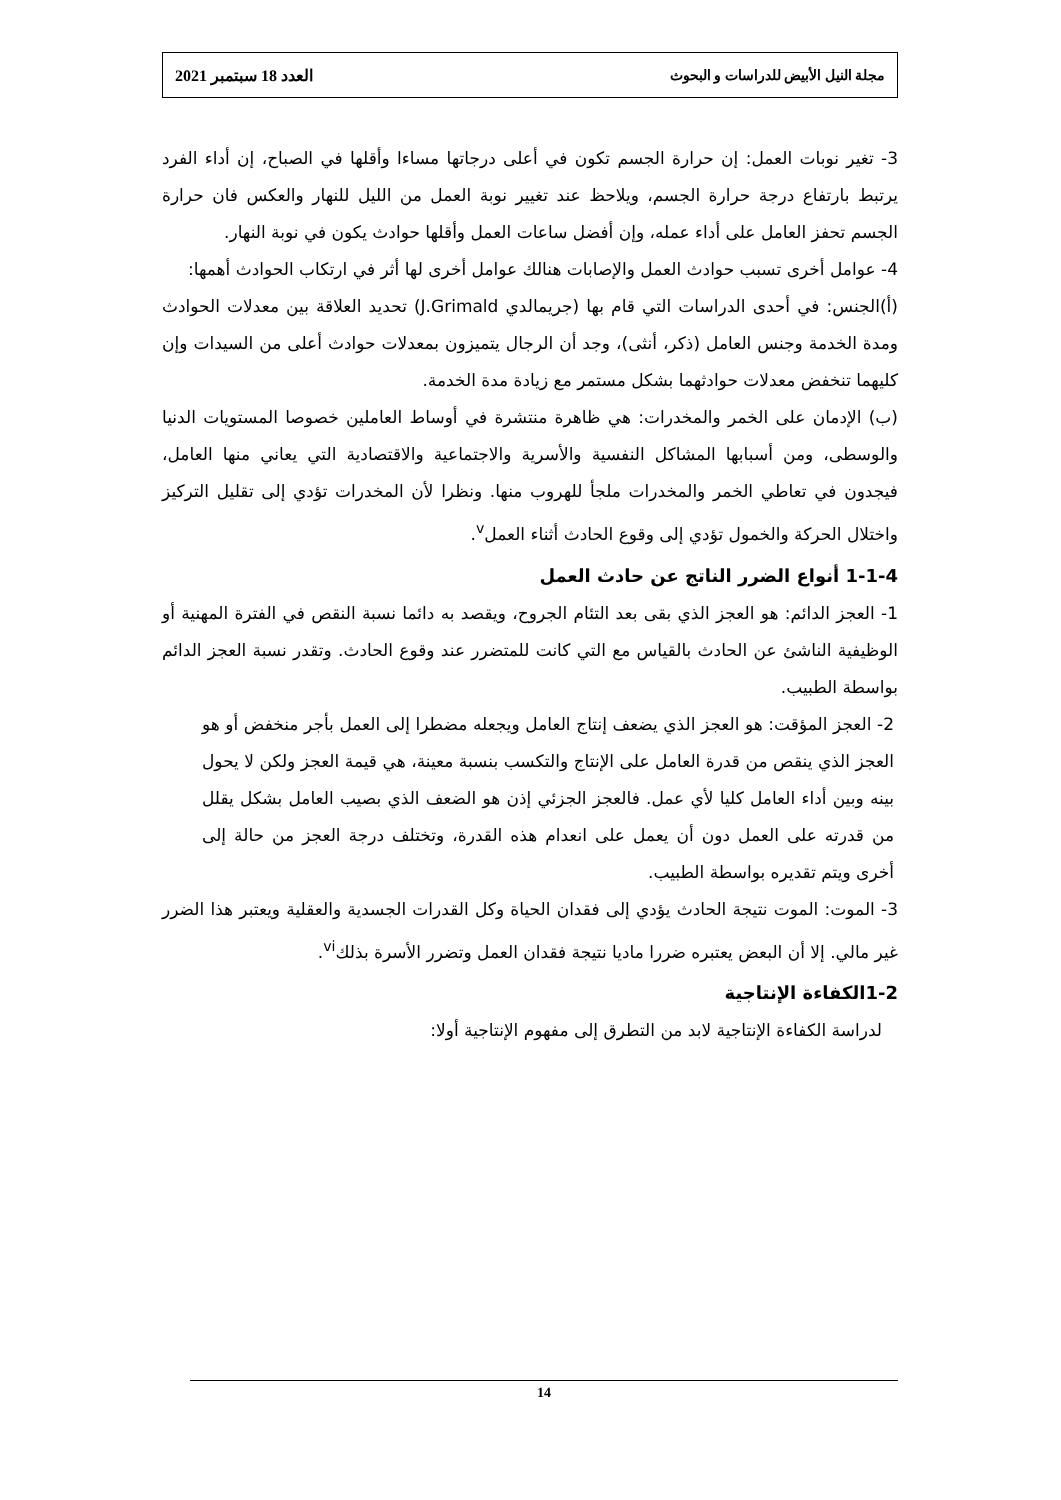مجلة النيل الأبيض للدراسات و البحوث العدد 18 سبتمبر 2021
3- تغير نوبات العمل: إن حرارة الجسم تكون في أعلى درجاتها مساءا وأقلها في الصباح، إن أداء الفرد يرتبط بارتفاع درجة حرارة الجسم، ويلاحظ عند تغيير نوبة العمل من الليل للنهار والعكس فان حرارة الجسم تحفز العامل على أداء عمله، وإن أفضل ساعات العمل وأقلها حوادث يكون في نوبة النهار.
4- عوامل أخرى تسبب حوادث العمل والإصابات هنالك عوامل أخرى لها أثر في ارتكاب الحوادث أهمها:
(أ)الجنس: في أحدى الدراسات التي قام بها (جريمالدي J.Grimald) تحديد العلاقة بين معدلات الحوادث ومدة الخدمة وجنس العامل (ذكر، أنثى)، وجد أن الرجال يتميزون بمعدلات حوادث أعلى من السيدات وإن كليهما تنخفض معدلات حوادثهما بشكل مستمر مع زيادة مدة الخدمة.
(ب) الإدمان على الخمر والمخدرات: هي ظاهرة منتشرة في أوساط العاملين خصوصا المستويات الدنيا والوسطى، ومن أسبابها المشاكل النفسية والأسرية والاجتماعية والاقتصادية التي يعاني منها العامل، فيجدون في تعاطي الخمر والمخدرات ملجأ للهروب منها. ونظرا لأن المخدرات تؤدي إلى تقليل التركيز واختلال الحركة والخمول تؤدي إلى وقوع الحادث أثناء العمل<sup>v</sup>.
1-1-4 أنواع الضرر الناتج عن حادث العمل
1- العجز الدائم: هو العجز الذي بقى بعد التئام الجروح، ويقصد به دائما نسبة النقص في الفترة المهنية أو الوظيفية الناشئ عن الحادث بالقياس مع التي كانت للمتضرر عند وقوع الحادث. وتقدر نسبة العجز الدائم بواسطة الطبيب.
2- العجز المؤقت: هو العجز الذي يضعف إنتاج العامل ويجعله مضطرا إلى العمل بأجر منخفض أو هو العجز الذي ينقص من قدرة العامل على الإنتاج والتكسب بنسبة معينة، هي قيمة العجز ولكن لا يحول بينه وبين أداء العامل كليا لأي عمل. فالعجز الجزئي إذن هو الضعف الذي بصيب العامل بشكل يقلل من قدرته على العمل دون أن يعمل على انعدام هذه القدرة، وتختلف درجة العجز من حالة إلى أخرى ويتم تقديره بواسطة الطبيب.
3- الموت: الموت نتيجة الحادث يؤدي إلى فقدان الحياة وكل القدرات الجسدية والعقلية ويعتبر هذا الضرر غير مالي. إلا أن البعض يعتبره ضررا ماديا نتيجة فقدان العمل وتضرر الأسرة بذلك<sup>vi</sup>.
1-2الكفاءة الإنتاجية
لدراسة الكفاءة الإنتاجية لابد من التطرق إلى مفهوم الإنتاجية أولا:
14